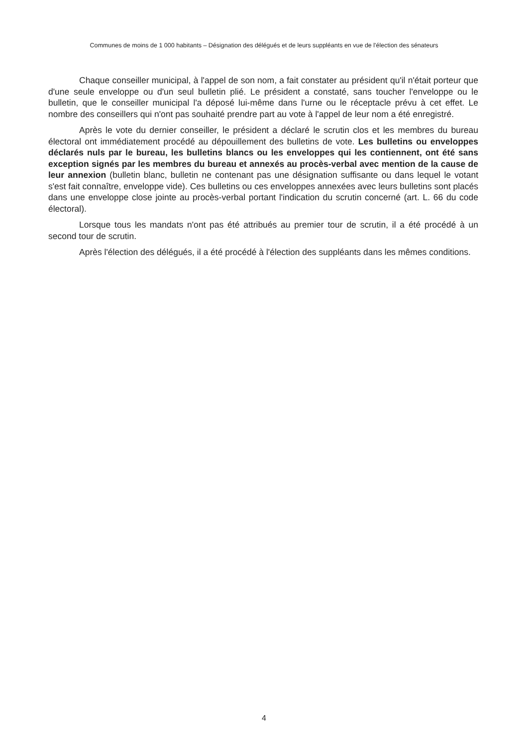Communes de moins de 1 000 habitants – Désignation des délégués et de leurs suppléants en vue de l'élection des sénateurs
Chaque conseiller municipal, à l'appel de son nom, a fait constater au président qu'il n'était porteur que d'une seule enveloppe ou d'un seul bulletin plié. Le président a constaté, sans toucher l'enveloppe ou le bulletin, que le conseiller municipal l'a déposé lui-même dans l'urne ou le réceptacle prévu à cet effet. Le nombre des conseillers qui n'ont pas souhaité prendre part au vote à l'appel de leur nom a été enregistré.
Après le vote du dernier conseiller, le président a déclaré le scrutin clos et les membres du bureau électoral ont immédiatement procédé au dépouillement des bulletins de vote. Les bulletins ou enveloppes déclarés nuls par le bureau, les bulletins blancs ou les enveloppes qui les contiennent, ont été sans exception signés par les membres du bureau et annexés au procès-verbal avec mention de la cause de leur annexion (bulletin blanc, bulletin ne contenant pas une désignation suffisante ou dans lequel le votant s'est fait connaître, enveloppe vide). Ces bulletins ou ces enveloppes annexées avec leurs bulletins sont placés dans une enveloppe close jointe au procès-verbal portant l'indication du scrutin concerné (art. L. 66 du code électoral).
Lorsque tous les mandats n'ont pas été attribués au premier tour de scrutin, il a été procédé à un second tour de scrutin.
Après l'élection des délégués, il a été procédé à l'élection des suppléants dans les mêmes conditions.
4